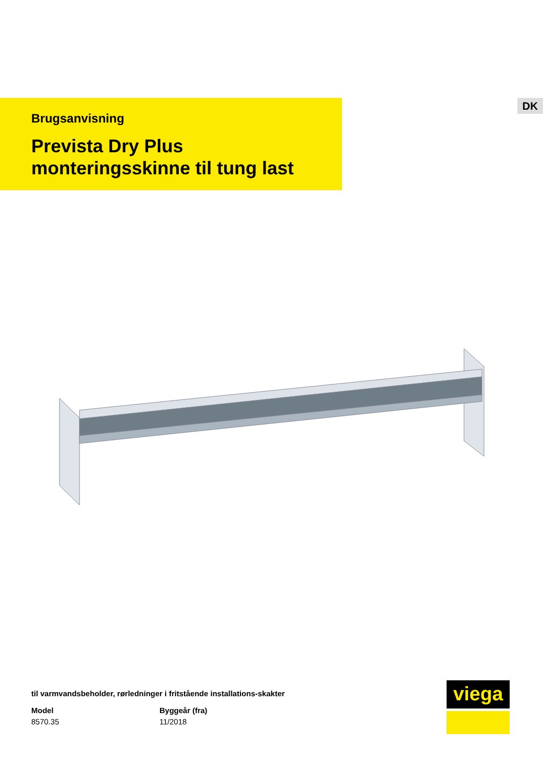Brugsanvisning
Prevista Dry Plus
monteringsskinne til tung last
DK
til varmvandsbeholder, rørledninger i fritstående installations-skakter
Model
8570.35
Byggeår (fra)
11/2018
viega